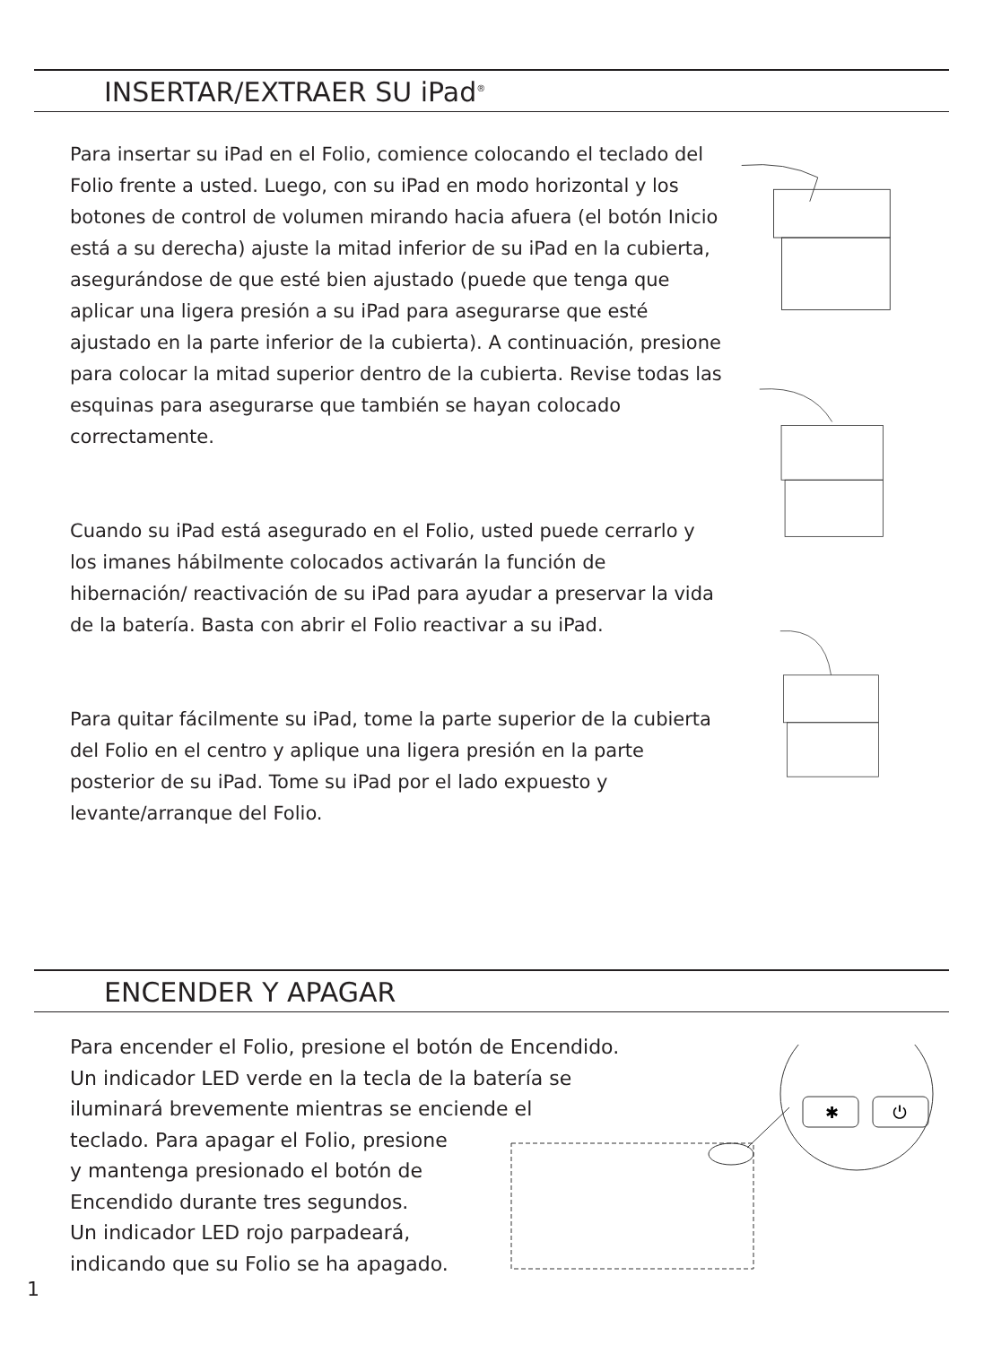INSERTAR/EXTRAER SU iPad<sup>®</sup>
Para insertar su iPad en el Folio, comience colocando el teclado del Folio frente a usted. Luego, con su iPad en modo horizontal y los botones de control de volumen mirando hacia afuera (el botón Inicio está a su derecha) ajuste la mitad inferior de su iPad en la cubierta, asegurándose de que esté bien ajustado (puede que tenga que aplicar una ligera presión a su iPad para asegurarse que esté ajustado en la parte inferior de la cubierta). A continuación, presione para colocar la mitad superior dentro de la cubierta. Revise todas las esquinas para asegurarse que también se hayan colocado correctamente.
Cuando su iPad está asegurado en el Folio, usted puede cerrarlo y los imanes hábilmente colocados activarán la función de hibernación/ reactivación de su iPad para ayudar a preservar la vida de la batería. Basta con abrir el Folio reactivar a su iPad.
Para quitar fácilmente su iPad, tome la parte superior de la cubierta del Folio en el centro y aplique una ligera presión en la parte posterior de su iPad. Tome su iPad por el lado expuesto y levante/arranque del Folio.
ENCENDER Y APAGAR
Para encender el Folio, presione el botón de Encendido.
Un indicador LED verde en la tecla de la batería se
iluminará brevemente mientras se enciende el
teclado. Para apagar el Folio, presione
y mantenga presionado el botón de
Encendido durante tres segundos.
Un indicador LED rojo parpadeará,
indicando que su Folio se ha apagado.
✱
⏻
1